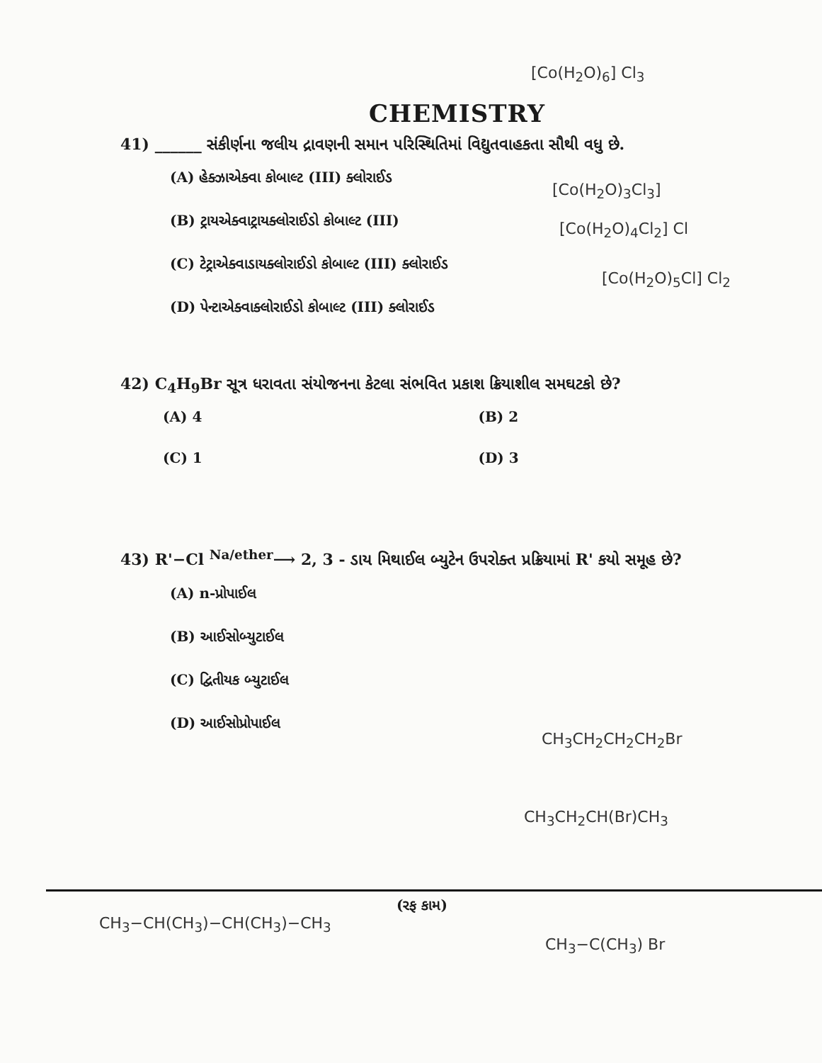CHEMISTRY
41) ______ સંકીર્ણના જલીય દ્રાવણની સમાન પરિસ્થિતિમાં વિદ્યુતવાહકતા સૌથી વધુ છે.
(A) હેક્ઝાએક્વા કોબાલ્ટ (III) ક્લોરાઈડ
(B) ટ્રાયએક્વાટ્રાયક્લોરાઈડો કોબાલ્ટ (III)
(C) ટેટ્રાએક્વાડાયક્લોરાઈડો કોબાલ્ટ (III) ક્લોરાઈડ
(D) પેન્ટાએક્વાક્લોરાઈડો કોબાલ્ટ (III) ક્લોરાઈડ
42) C<sub>4</sub>H<sub>9</sub>Br સૂત્ર ધરાવતા સંયોજનના કેટલા સંભવિત પ્રકાશ ક્રિયાશીલ સમઘટકો છે?
(A) 4 (B) 2
(C) 1 (D) 3
43) R'−Cl <sup>Na/ether</sup>⟶ 2, 3 - ડાય મિથાઈલ બ્યુટેન ઉપરોક્ત પ્રક્રિયામાં R' કયો સમૂહ છે?
(A) n-પ્રોપાઈલ
(B) આઈસોબ્યુટાઈલ
(C) દ્વિતીયક બ્યુટાઈલ
(D) આઈસોપ્રોપાઈલ
[Co(H<sub>2</sub>O)<sub>6</sub>] Cl<sub>3</sub>
[Co(H<sub>2</sub>O)<sub>3</sub>Cl<sub>3</sub>]
[Co(H<sub>2</sub>O)<sub>4</sub>Cl<sub>2</sub>] Cl
[Co(H<sub>2</sub>O)<sub>5</sub>Cl] Cl<sub>2</sub>
CH<sub>3</sub>CH<sub>2</sub>CH<sub>2</sub>CH<sub>2</sub>Br
CH<sub>3</sub>CH<sub>2</sub>CH(Br)CH<sub>3</sub>
CH<sub>3</sub>−CH(CH<sub>3</sub>)−CH(CH<sub>3</sub>)−CH<sub>3</sub>
CH<sub>3</sub>−C(CH<sub>3</sub>) Br
(રફ કામ)